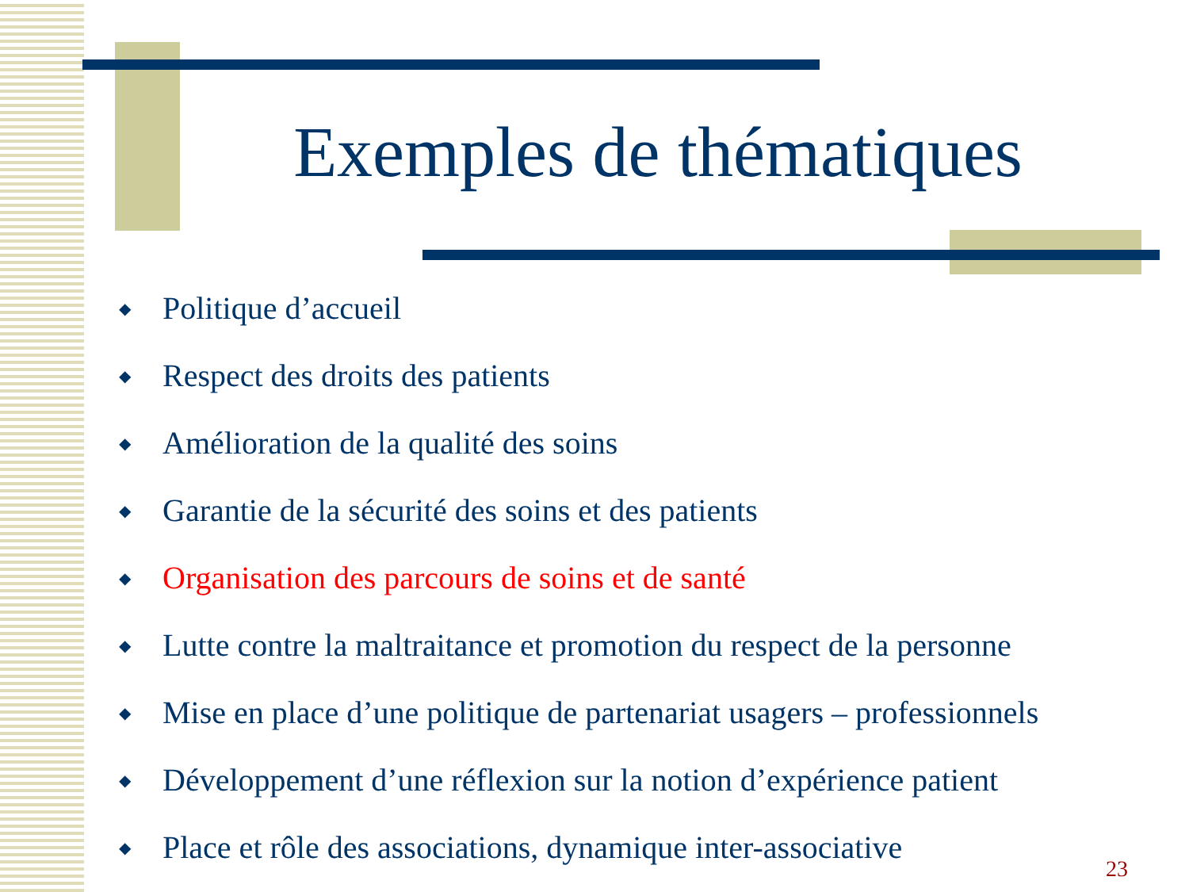Exemples de thématiques
◆ Politique d’accueil
◆ Respect des droits des patients
◆ Amélioration de la qualité des soins
◆ Garantie de la sécurité des soins et des patients
◆ Organisation des parcours de soins et de santé
◆ Lutte contre la maltraitance et promotion du respect de la personne
◆ Mise en place d’une politique de partenariat usagers – professionnels
◆ Développement d’une réflexion sur la notion d’expérience patient
◆ Place et rôle des associations, dynamique inter-associative
23